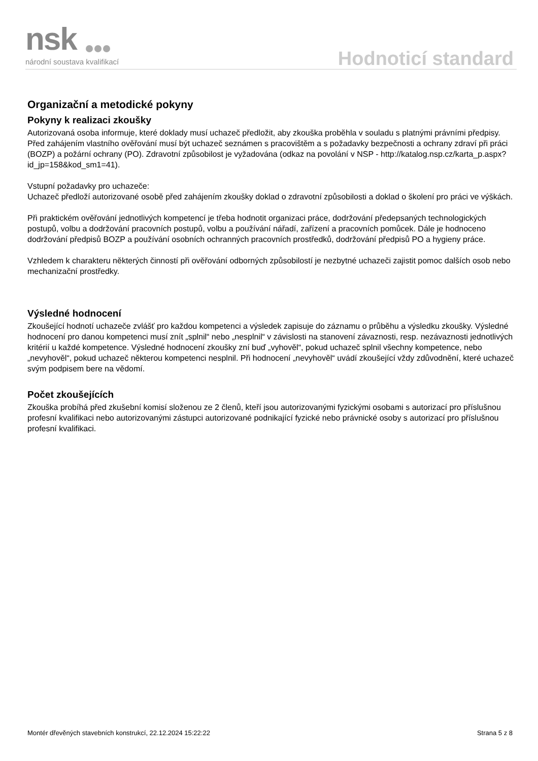nsk
národní soustava kvalifikací
Hodnoticí standard
Organizační a metodické pokyny
Pokyny k realizaci zkoušky
Autorizovaná osoba informuje, které doklady musí uchazeč předložit, aby zkouška proběhla v souladu s platnými právními předpisy.
Před zahájením vlastního ověřování musí být uchazeč seznámen s pracovištěm a s požadavky bezpečnosti a ochrany zdraví při práci (BOZP) a požární ochrany (PO). Zdravotní způsobilost je vyžadována (odkaz na povolání v NSP - http://katalog.nsp.cz/karta_p.aspx?id_jp=158&kod_sm1=41).
Vstupní požadavky pro uchazeče:
Uchazeč předloží autorizované osobě před zahájením zkoušky doklad o zdravotní způsobilosti a doklad o školení pro práci ve výškách.
Při praktickém ověřování jednotlivých kompetencí je třeba hodnotit organizaci práce, dodržování předepsaných technologických postupů, volbu a dodržování pracovních postupů, volbu a používání nářadí, zařízení a pracovních pomůcek. Dále je hodnoceno dodržování předpisů BOZP a používání osobních ochranných pracovních prostředků, dodržování předpisů PO a hygieny práce.
Vzhledem k charakteru některých činností při ověřování odborných způsobilostí je nezbytné uchazeči zajistit pomoc dalších osob nebo mechanizační prostředky.
Výsledné hodnocení
Zkoušející hodnotí uchazeče zvlášť pro každou kompetenci a výsledek zapisuje do záznamu o průběhu a výsledku zkoušky. Výsledné hodnocení pro danou kompetenci musí znít „splnil“ nebo „nesplnil“ v závislosti na stanovení závaznosti, resp. nezávaznosti jednotlivých kritérií u každé kompetence. Výsledné hodnocení zkoušky zní buď „vyhověl“, pokud uchazeč splnil všechny kompetence, nebo „nevyhověl“, pokud uchazeč některou kompetenci nesplnil. Při hodnocení „nevyhověl“ uvádí zkoušející vždy zdůvodnění, které uchazeč svým podpisem bere na vědomí.
Počet zkoušejících
Zkouška probíhá před zkušební komisí složenou ze 2 členů, kteří jsou autorizovanými fyzickými osobami s autorizací pro příslušnou profesní kvalifikaci nebo autorizovanými zástupci autorizované podnikající fyzické nebo právnické osoby s autorizací pro příslušnou profesní kvalifikaci.
Montér dřevěných stavebních konstrukcí, 22.12.2024 15:22:22 Strana 5 z 8